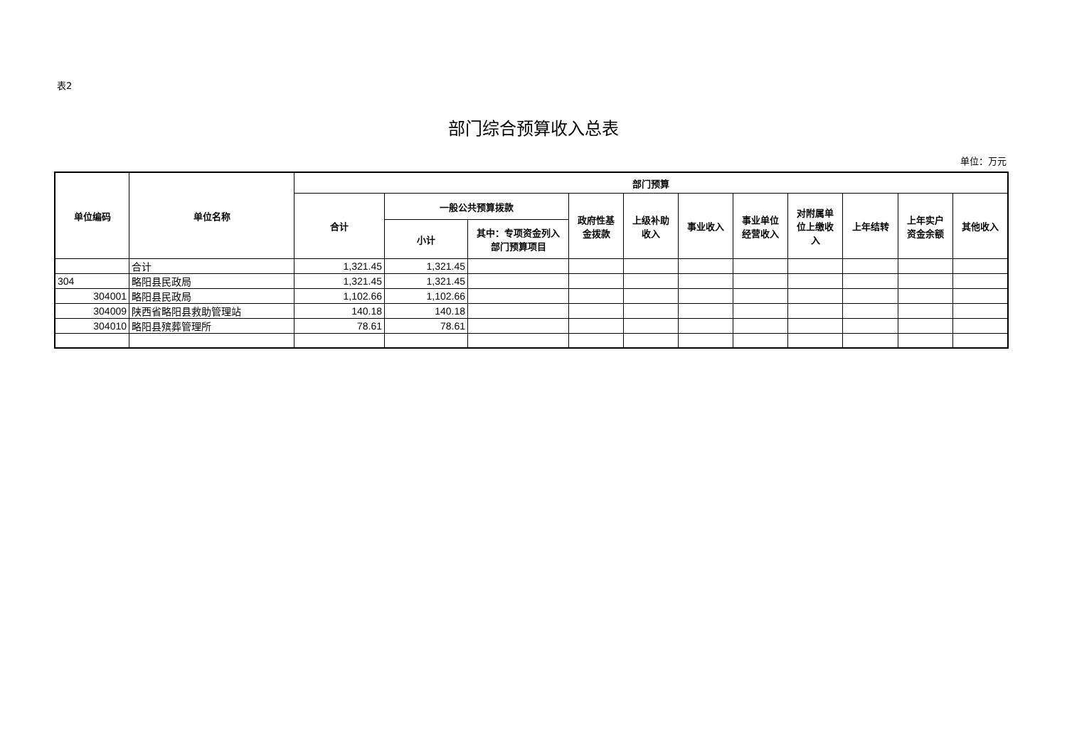表2
部门综合预算收入总表
单位：万元
| 单位编码 | 单位名称 | 部门预算 | | | | | | | | | | |
| --- | --- | --- | --- | --- | --- | --- | --- | --- | --- | --- | --- | --- |
| | | 合计 | 一般公共预算拨款 | | 政府性基 金拨款 | 上级补助 收入 | 事业收入 | 事业单位 经营收入 | 对附属单 位上缴收 入 | 上年结转 | 上年实户 资金余额 | 其他收入 |
| | | | 小计 | 其中：专项资金列入 部门预算项目 | | | | | | | | |
| | 合计 | 1,321.45 | 1,321.45 | | | | | | | | | |
| 304 | 略阳县民政局 | 1,321.45 | 1,321.45 | | | | | | | | | |
| 304001 | 略阳县民政局 | 1,102.66 | 1,102.66 | | | | | | | | | |
| 304009 | 陕西省略阳县救助管理站 | 140.18 | 140.18 | | | | | | | | | |
| 304010 | 略阳县殡葬管理所 | 78.61 | 78.61 | | | | | | | | | |